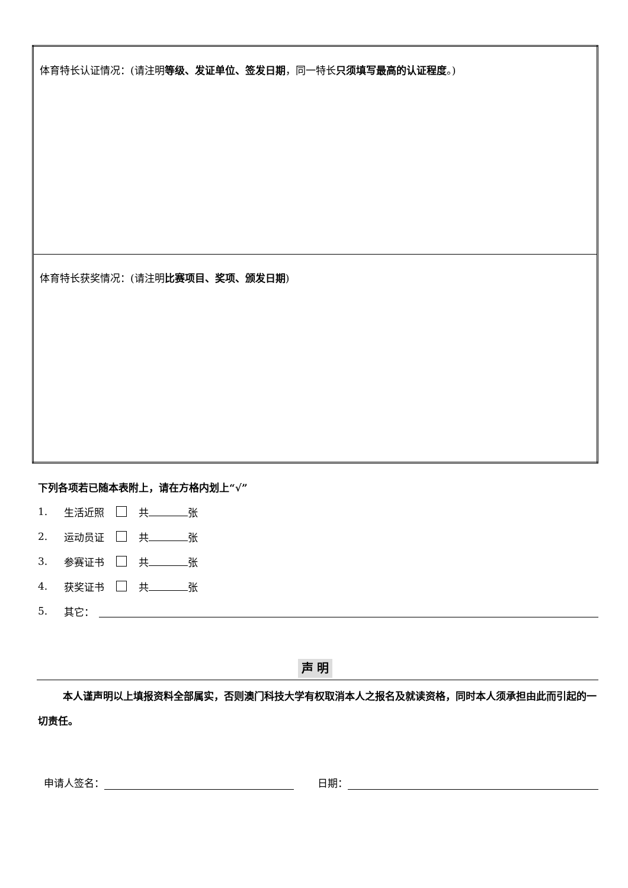| 体育特长认证情况：(请注明 等级、发证单位、签发日期 ，同一特长 只须填写最高的认证程度 。) |
| 体育特长获奖情况：(请注明 比赛项目、奖项、颁发日期 ) |
下列各项若已随本表附上，请在方格内划上“√”
1. 生活近照 共 张
2. 运动员证 共 张
3. 参赛证书 共 张
4. 获奖证书 共 张
5. 其它：
声 明
本人谨声明以上填报资料全部属实，否则澳门科技大学有权取消本人之报名及就读资格，同时本人须承担由此而引起的一切责任。
申请人签名： 日期：